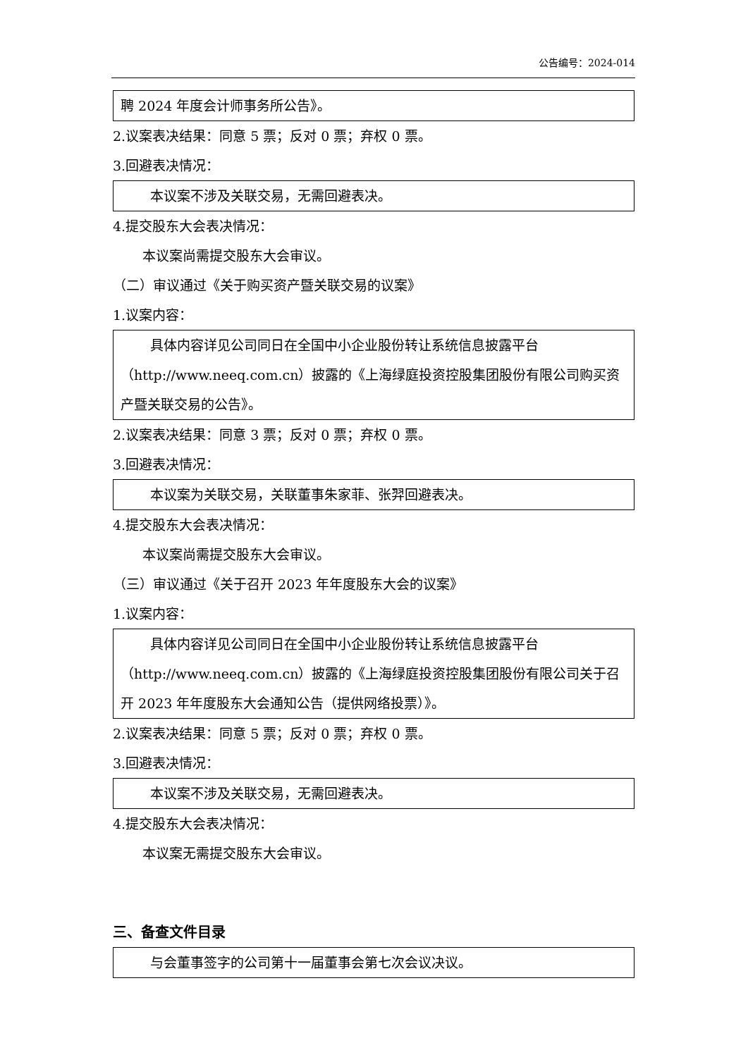公告编号：2024-014
聘 2024 年度会计师事务所公告》。
2.议案表决结果：同意 5 票；反对 0 票；弃权 0 票。
3.回避表决情况：
本议案不涉及关联交易，无需回避表决。
4.提交股东大会表决情况：
本议案尚需提交股东大会审议。
（二）审议通过《关于购买资产暨关联交易的议案》
1.议案内容：
具体内容详见公司同日在全国中小企业股份转让系统信息披露平台（http://www.neeq.com.cn）披露的《上海绿庭投资控股集团股份有限公司购买资产暨关联交易的公告》。
2.议案表决结果：同意 3 票；反对 0 票；弃权 0 票。
3.回避表决情况：
本议案为关联交易，关联董事朱家菲、张羿回避表决。
4.提交股东大会表决情况：
本议案尚需提交股东大会审议。
（三）审议通过《关于召开 2023 年年度股东大会的议案》
1.议案内容：
具体内容详见公司同日在全国中小企业股份转让系统信息披露平台（http://www.neeq.com.cn）披露的《上海绿庭投资控股集团股份有限公司关于召开 2023 年年度股东大会通知公告（提供网络投票）》。
2.议案表决结果：同意 5 票；反对 0 票；弃权 0 票。
3.回避表决情况：
本议案不涉及关联交易，无需回避表决。
4.提交股东大会表决情况：
本议案无需提交股东大会审议。
三、备查文件目录
与会董事签字的公司第十一届董事会第七次会议决议。